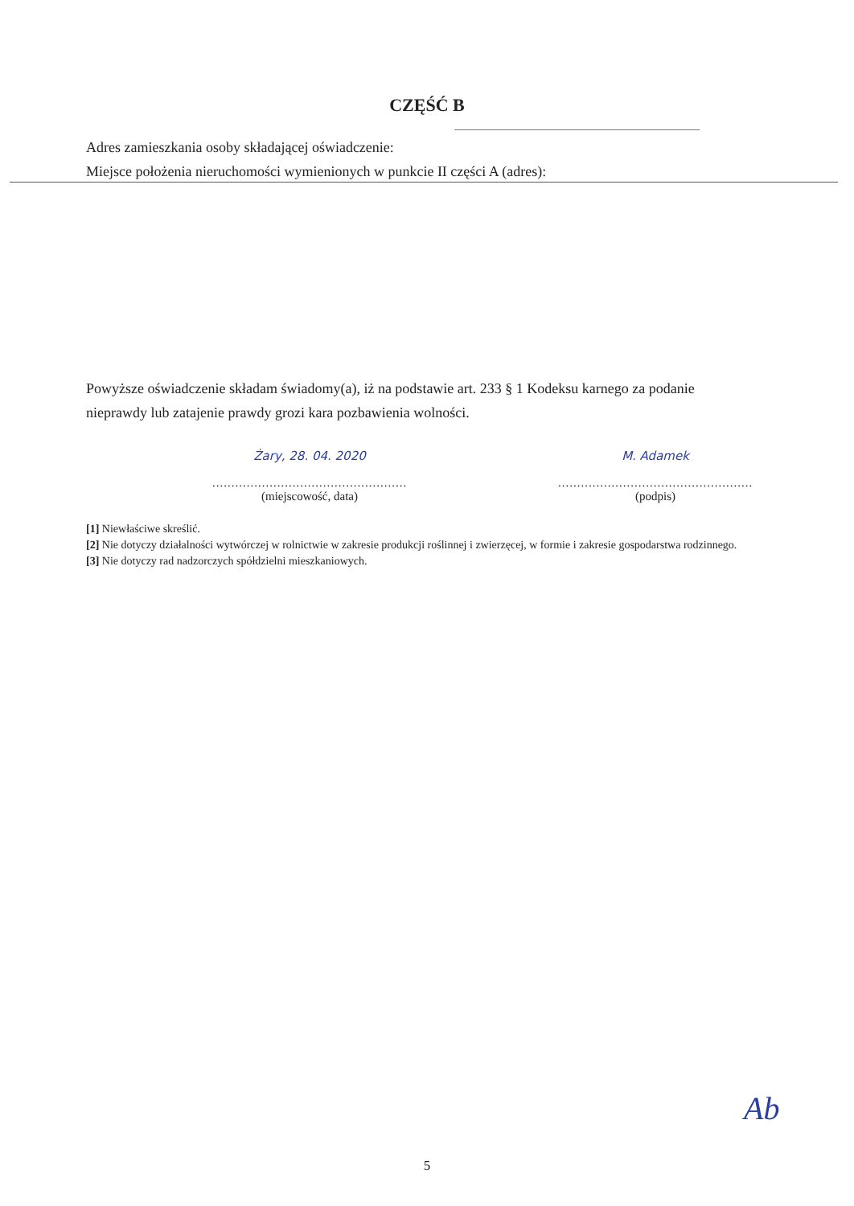CZĘŚĆ B
Adres zamieszkania osoby składającej oświadczenie:
Miejsce położenia nieruchomości wymienionych w punkcie II części A (adres):
Powyższe oświadczenie składam świadomy(a), iż na podstawie art. 233 § 1 Kodeksu karnego za podanie nieprawdy lub zatajenie prawdy grozi kara pozbawienia wolności.
Żary, 28. 04. 2020
...................................................
(miejscowość, data)
M. Adamek
...................................................
(podpis)
[1] Niewłaściwe skreślić.
[2] Nie dotyczy działalności wytwórczej w rolnictwie w zakresie produkcji roślinnej i zwierzęcej, w formie i zakresie gospodarstwa rodzinnego.
[3] Nie dotyczy rad nadzorczych spółdzielni mieszkaniowych.
Ab
5